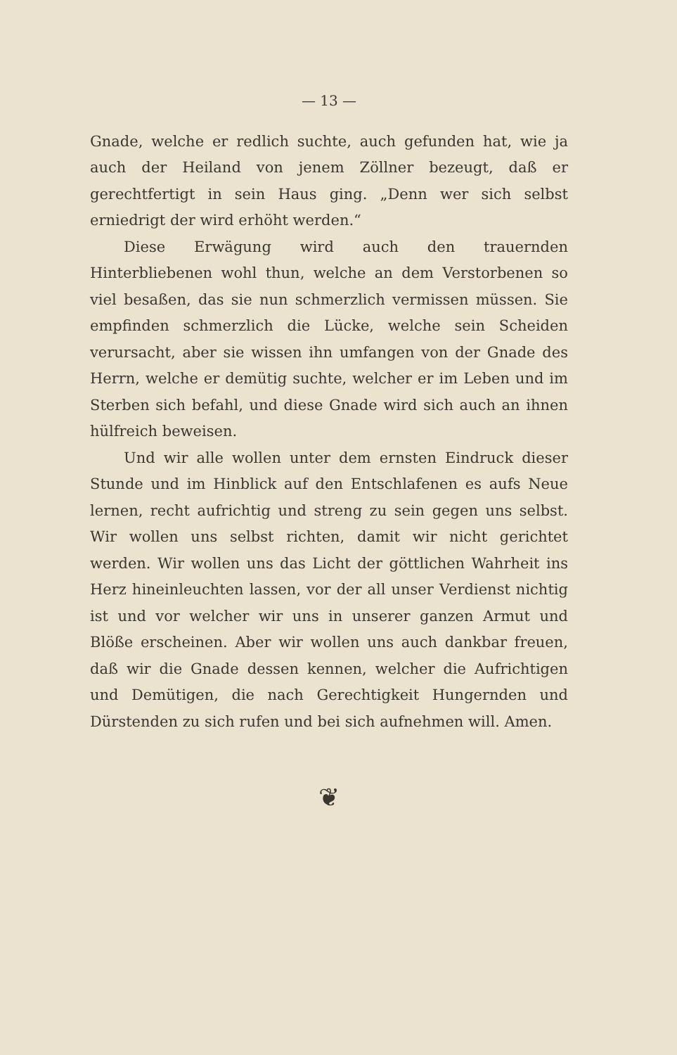— 13 —
Gnade, welche er redlich suchte, auch gefunden hat, wie ja auch der Heiland von jenem Zöllner bezeugt, daß er gerechtfertigt in sein Haus ging. „Denn wer sich selbst erniedrigt der wird erhöht werden.“
Diese Erwägung wird auch den trauernden Hinterbliebenen wohl thun, welche an dem Verstorbenen so viel besaßen, das sie nun schmerzlich vermissen müssen. Sie empfinden schmerzlich die Lücke, welche sein Scheiden verursacht, aber sie wissen ihn umfangen von der Gnade des Herrn, welche er demütig suchte, welcher er im Leben und im Sterben sich befahl, und diese Gnade wird sich auch an ihnen hülfreich beweisen.
Und wir alle wollen unter dem ernsten Eindruck dieser Stunde und im Hinblick auf den Entschlafenen es aufs Neue lernen, recht aufrichtig und streng zu sein gegen uns selbst. Wir wollen uns selbst richten, damit wir nicht gerichtet werden. Wir wollen uns das Licht der göttlichen Wahrheit ins Herz hineinleuchten lassen, vor der all unser Verdienst nichtig ist und vor welcher wir uns in unserer ganzen Armut und Blöße erscheinen. Aber wir wollen uns auch dankbar freuen, daß wir die Gnade dessen kennen, welcher die Aufrichtigen und Demütigen, die nach Gerechtigkeit Hungernden und Dürstenden zu sich rufen und bei sich aufnehmen will. Amen.
❦